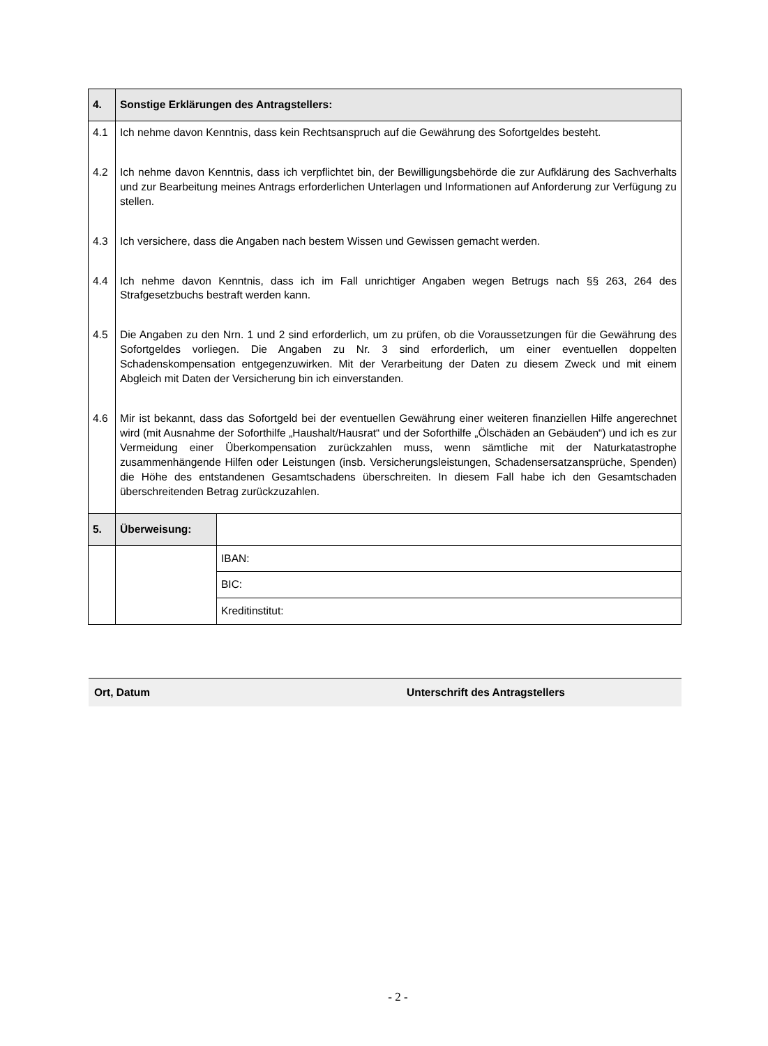| 4. | Sonstige Erklärungen des Antragstellers: | |
| 4.1 | Ich nehme davon Kenntnis, dass kein Rechtsanspruch auf die Gewährung des Sofortgeldes besteht. | |
| 4.2 | Ich nehme davon Kenntnis, dass ich verpflichtet bin, der Bewilligungsbehörde die zur Aufklärung des Sachverhalts und zur Bearbeitung meines Antrags erforderlichen Unterlagen und Informationen auf Anforderung zur Verfügung zu stellen. | |
| 4.3 | Ich versichere, dass die Angaben nach bestem Wissen und Gewissen gemacht werden. | |
| 4.4 | Ich nehme davon Kenntnis, dass ich im Fall unrichtiger Angaben wegen Betrugs nach §§ 263, 264 des Strafgesetzbuchs bestraft werden kann. | |
| 4.5 | Die Angaben zu den Nrn. 1 und 2 sind erforderlich, um zu prüfen, ob die Voraussetzungen für die Gewährung des Sofortgeldes vorliegen. Die Angaben zu Nr. 3 sind erforderlich, um einer eventuellen doppelten Schadenskompensation entgegenzuwirken. Mit der Verarbeitung der Daten zu diesem Zweck und mit einem Abgleich mit Daten der Versicherung bin ich einverstanden. | |
| 4.6 | Mir ist bekannt, dass das Sofortgeld bei der eventuellen Gewährung einer weiteren finanziellen Hilfe angerechnet wird (mit Ausnahme der Soforthilfe „Haushalt/Hausrat“ und der Soforthilfe „Ölschäden an Gebäuden“) und ich es zur Vermeidung einer Überkompensation zurückzahlen muss, wenn sämtliche mit der Naturkatastrophe zusammenhängende Hilfen oder Leistungen (insb. Versicherungsleistungen, Schadensersatzansprüche, Spenden) die Höhe des entstandenen Gesamtschadens überschreiten. In diesem Fall habe ich den Gesamtschaden überschreitenden Betrag zurückzuzahlen. | |
| 5. | Überweisung: | |
| | | IBAN: |
| | | BIC: |
| | | Kreditinstitut: |
Ort, Datum Unterschrift des Antragstellers
- 2 -